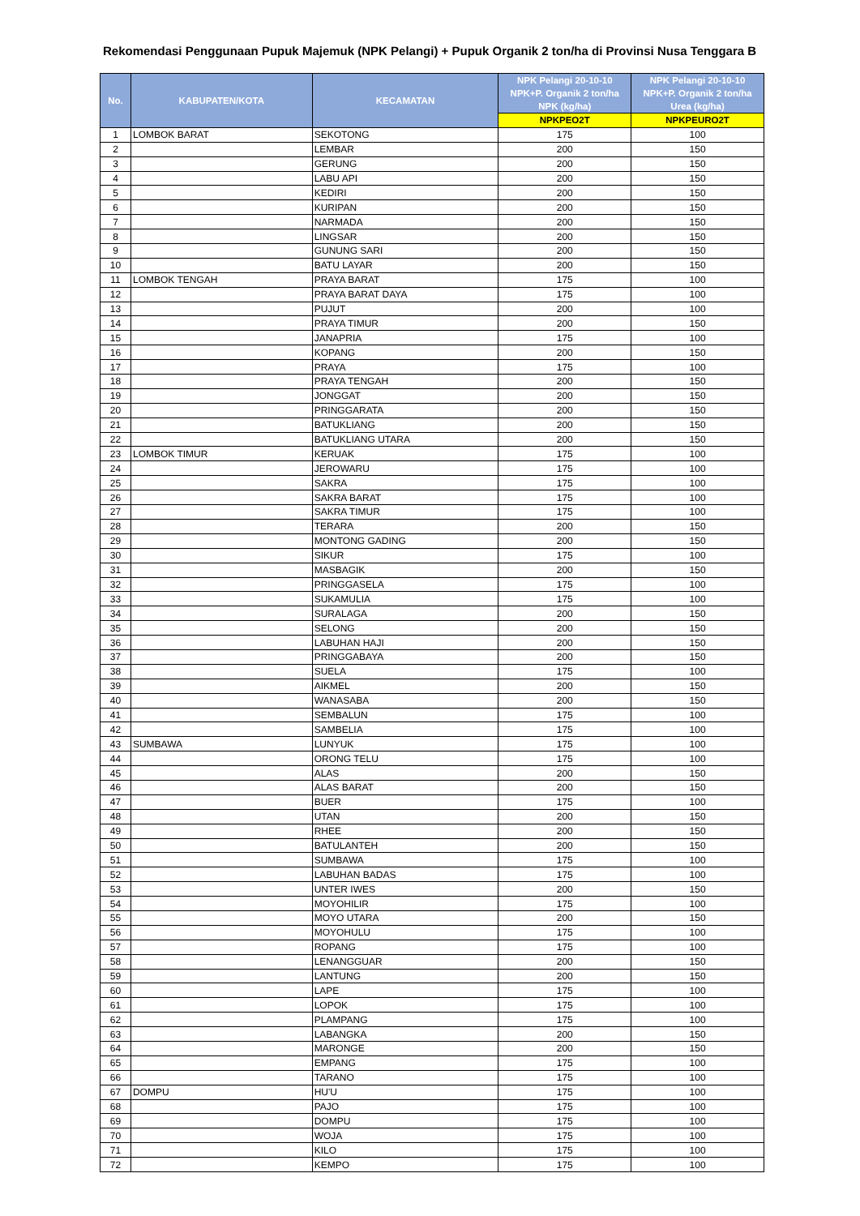Rekomendasi Penggunaan Pupuk Majemuk (NPK Pelangi) + Pupuk Organik 2 ton/ha di Provinsi Nusa Tenggara B
| No. | KABUPATEN/KOTA | KECAMATAN | NPK Pelangi 20-10-10 NPK+P. Organik 2 ton/ha NPK (kg/ha) | NPK Pelangi 20-10-10 NPK+P. Organik 2 ton/ha Urea (kg/ha) |
| --- | --- | --- | --- | --- |
| | | | NPKPEO2T | NPKPEURO2T |
| 1 | LOMBOK BARAT | SEKOTONG | 175 | 100 |
| 2 | | LEMBAR | 200 | 150 |
| 3 | | GERUNG | 200 | 150 |
| 4 | | LABU API | 200 | 150 |
| 5 | | KEDIRI | 200 | 150 |
| 6 | | KURIPAN | 200 | 150 |
| 7 | | NARMADA | 200 | 150 |
| 8 | | LINGSAR | 200 | 150 |
| 9 | | GUNUNG SARI | 200 | 150 |
| 10 | | BATU LAYAR | 200 | 150 |
| 11 | LOMBOK TENGAH | PRAYA BARAT | 175 | 100 |
| 12 | | PRAYA BARAT DAYA | 175 | 100 |
| 13 | | PUJUT | 200 | 100 |
| 14 | | PRAYA TIMUR | 200 | 150 |
| 15 | | JANAPRIA | 175 | 100 |
| 16 | | KOPANG | 200 | 150 |
| 17 | | PRAYA | 175 | 100 |
| 18 | | PRAYA TENGAH | 200 | 150 |
| 19 | | JONGGAT | 200 | 150 |
| 20 | | PRINGGARATA | 200 | 150 |
| 21 | | BATUKLIANG | 200 | 150 |
| 22 | | BATUKLIANG UTARA | 200 | 150 |
| 23 | LOMBOK TIMUR | KERUAK | 175 | 100 |
| 24 | | JEROWARU | 175 | 100 |
| 25 | | SAKRA | 175 | 100 |
| 26 | | SAKRA BARAT | 175 | 100 |
| 27 | | SAKRA TIMUR | 175 | 100 |
| 28 | | TERARA | 200 | 150 |
| 29 | | MONTONG GADING | 200 | 150 |
| 30 | | SIKUR | 175 | 100 |
| 31 | | MASBAGIK | 200 | 150 |
| 32 | | PRINGGASELA | 175 | 100 |
| 33 | | SUKAMULIA | 175 | 100 |
| 34 | | SURALAGA | 200 | 150 |
| 35 | | SELONG | 200 | 150 |
| 36 | | LABUHAN HAJI | 200 | 150 |
| 37 | | PRINGGABAYA | 200 | 150 |
| 38 | | SUELA | 175 | 100 |
| 39 | | AIKMEL | 200 | 150 |
| 40 | | WANASABA | 200 | 150 |
| 41 | | SEMBALUN | 175 | 100 |
| 42 | | SAMBELIA | 175 | 100 |
| 43 | SUMBAWA | LUNYUK | 175 | 100 |
| 44 | | ORONG TELU | 175 | 100 |
| 45 | | ALAS | 200 | 150 |
| 46 | | ALAS BARAT | 200 | 150 |
| 47 | | BUER | 175 | 100 |
| 48 | | UTAN | 200 | 150 |
| 49 | | RHEE | 200 | 150 |
| 50 | | BATULANTEH | 200 | 150 |
| 51 | | SUMBAWA | 175 | 100 |
| 52 | | LABUHAN BADAS | 175 | 100 |
| 53 | | UNTER IWES | 200 | 150 |
| 54 | | MOYOHILIR | 175 | 100 |
| 55 | | MOYO UTARA | 200 | 150 |
| 56 | | MOYOHULU | 175 | 100 |
| 57 | | ROPANG | 175 | 100 |
| 58 | | LENANGGUAR | 200 | 150 |
| 59 | | LANTUNG | 200 | 150 |
| 60 | | LAPE | 175 | 100 |
| 61 | | LOPOK | 175 | 100 |
| 62 | | PLAMPANG | 175 | 100 |
| 63 | | LABANGKA | 200 | 150 |
| 64 | | MARONGE | 200 | 150 |
| 65 | | EMPANG | 175 | 100 |
| 66 | | TARANO | 175 | 100 |
| 67 | DOMPU | HU'U | 175 | 100 |
| 68 | | PAJO | 175 | 100 |
| 69 | | DOMPU | 175 | 100 |
| 70 | | WOJA | 175 | 100 |
| 71 | | KILO | 175 | 100 |
| 72 | | KEMPO | 175 | 100 |